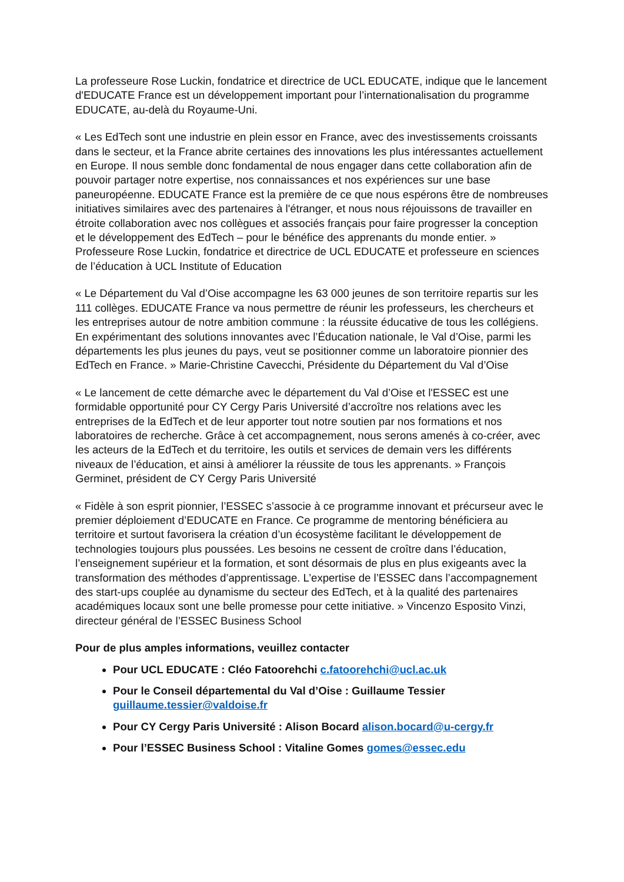La professeure Rose Luckin, fondatrice et directrice de UCL EDUCATE, indique que le lancement d'EDUCATE France est un développement important pour l’internationalisation du programme EDUCATE, au-delà du Royaume-Uni.
« Les EdTech sont une industrie en plein essor en France, avec des investissements croissants dans le secteur, et la France abrite certaines des innovations les plus intéressantes actuellement en Europe. Il nous semble donc fondamental de nous engager dans cette collaboration afin de pouvoir partager notre expertise, nos connaissances et nos expériences sur une base paneuropéenne. EDUCATE France est la première de ce que nous espérons être de nombreuses initiatives similaires avec des partenaires à l'étranger, et nous nous réjouissons de travailler en étroite collaboration avec nos collègues et associés français pour faire progresser la conception et le développement des EdTech – pour le bénéfice des apprenants du monde entier. » Professeure Rose Luckin, fondatrice et directrice de UCL EDUCATE et professeure en sciences de l’éducation à UCL Institute of Education
« Le Département du Val d’Oise accompagne les 63 000 jeunes de son territoire repartis sur les 111 collèges. EDUCATE France va nous permettre de réunir les professeurs, les chercheurs et les entreprises autour de notre ambition commune : la réussite éducative de tous les collégiens. En expérimentant des solutions innovantes avec l’Éducation nationale, le Val d’Oise, parmi les départements les plus jeunes du pays, veut se positionner comme un laboratoire pionnier des EdTech en France. » Marie-Christine Cavecchi, Présidente du Département du Val d’Oise
« Le lancement de cette démarche avec le département du Val d’Oise et l'ESSEC est une formidable opportunité pour CY Cergy Paris Université d’accroître nos relations avec les entreprises de la EdTech et de leur apporter tout notre soutien par nos formations et nos laboratoires de recherche. Grâce à cet accompagnement, nous serons amenés à co-créer, avec les acteurs de la EdTech et du territoire, les outils et services de demain vers les différents niveaux de l’éducation, et ainsi à améliorer la réussite de tous les apprenants. » François Germinet, président de CY Cergy Paris Université
« Fidèle à son esprit pionnier, l’ESSEC s’associe à ce programme innovant et précurseur avec le premier déploiement d’EDUCATE en France. Ce programme de mentoring bénéficiera au territoire et surtout favorisera la création d’un écosystème facilitant le développement de technologies toujours plus poussées. Les besoins ne cessent de croître dans l’éducation, l’enseignement supérieur et la formation, et sont désormais de plus en plus exigeants avec la transformation des méthodes d’apprentissage. L’expertise de l’ESSEC dans l’accompagnement des start-ups couplée au dynamisme du secteur des EdTech, et à la qualité des partenaires académiques locaux sont une belle promesse pour cette initiative. » Vincenzo Esposito Vinzi, directeur général de l’ESSEC Business School
Pour de plus amples informations, veuillez contacter
Pour UCL EDUCATE : Cléo Fatoorehchi c.fatoorehchi@ucl.ac.uk
Pour le Conseil départemental du Val d’Oise : Guillaume Tessier guillaume.tessier@valdoise.fr
Pour CY Cergy Paris Université : Alison Bocard alison.bocard@u-cergy.fr
Pour l’ESSEC Business School : Vitaline Gomes gomes@essec.edu